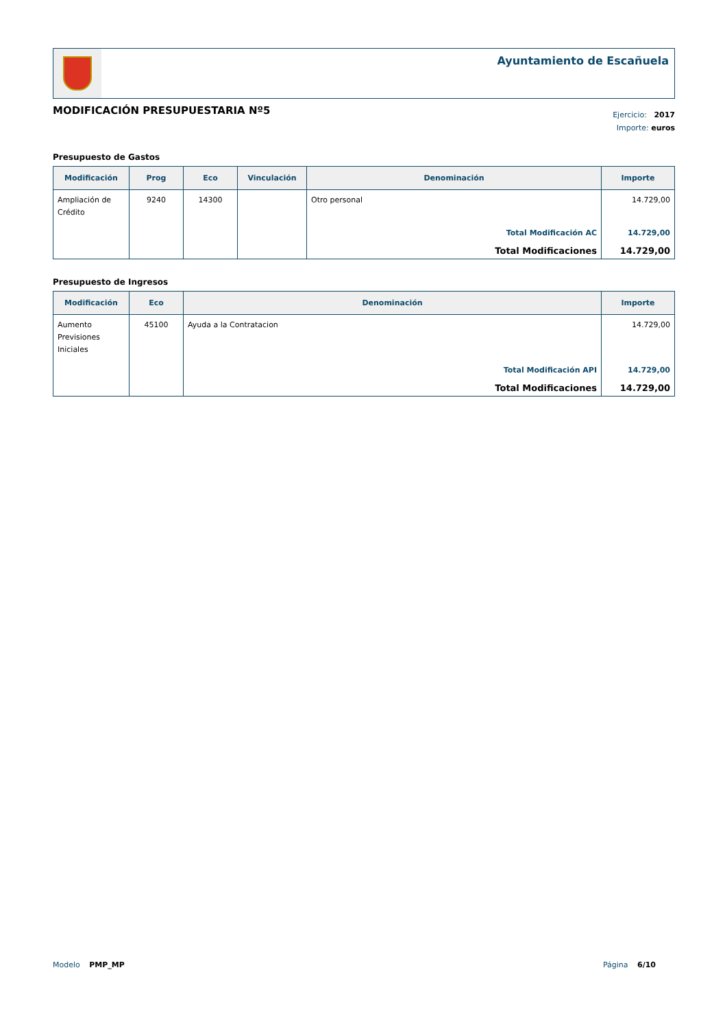Ayuntamiento de Escañuela
MODIFICACIÓN PRESUPUESTARIA Nº5
Ejercicio: 2017
Importe: euros
Presupuesto de Gastos
| Modificación | Prog | Eco | Vinculación | Denominación | Importe |
| --- | --- | --- | --- | --- | --- |
| Ampliación de Crédito | 9240 | 14300 | | Otro personal | 14.729,00 |
| | | | | Total Modificación AC | 14.729,00 |
| | | | | Total Modificaciones | 14.729,00 |
Presupuesto de Ingresos
| Modificación | Eco | Denominación | Importe |
| --- | --- | --- | --- |
| Aumento Previsiones Iniciales | 45100 | Ayuda a la Contratacion | 14.729,00 |
| | | Total Modificación API | 14.729,00 |
| | | Total Modificaciones | 14.729,00 |
Modelo PMP_MP Página 6/10